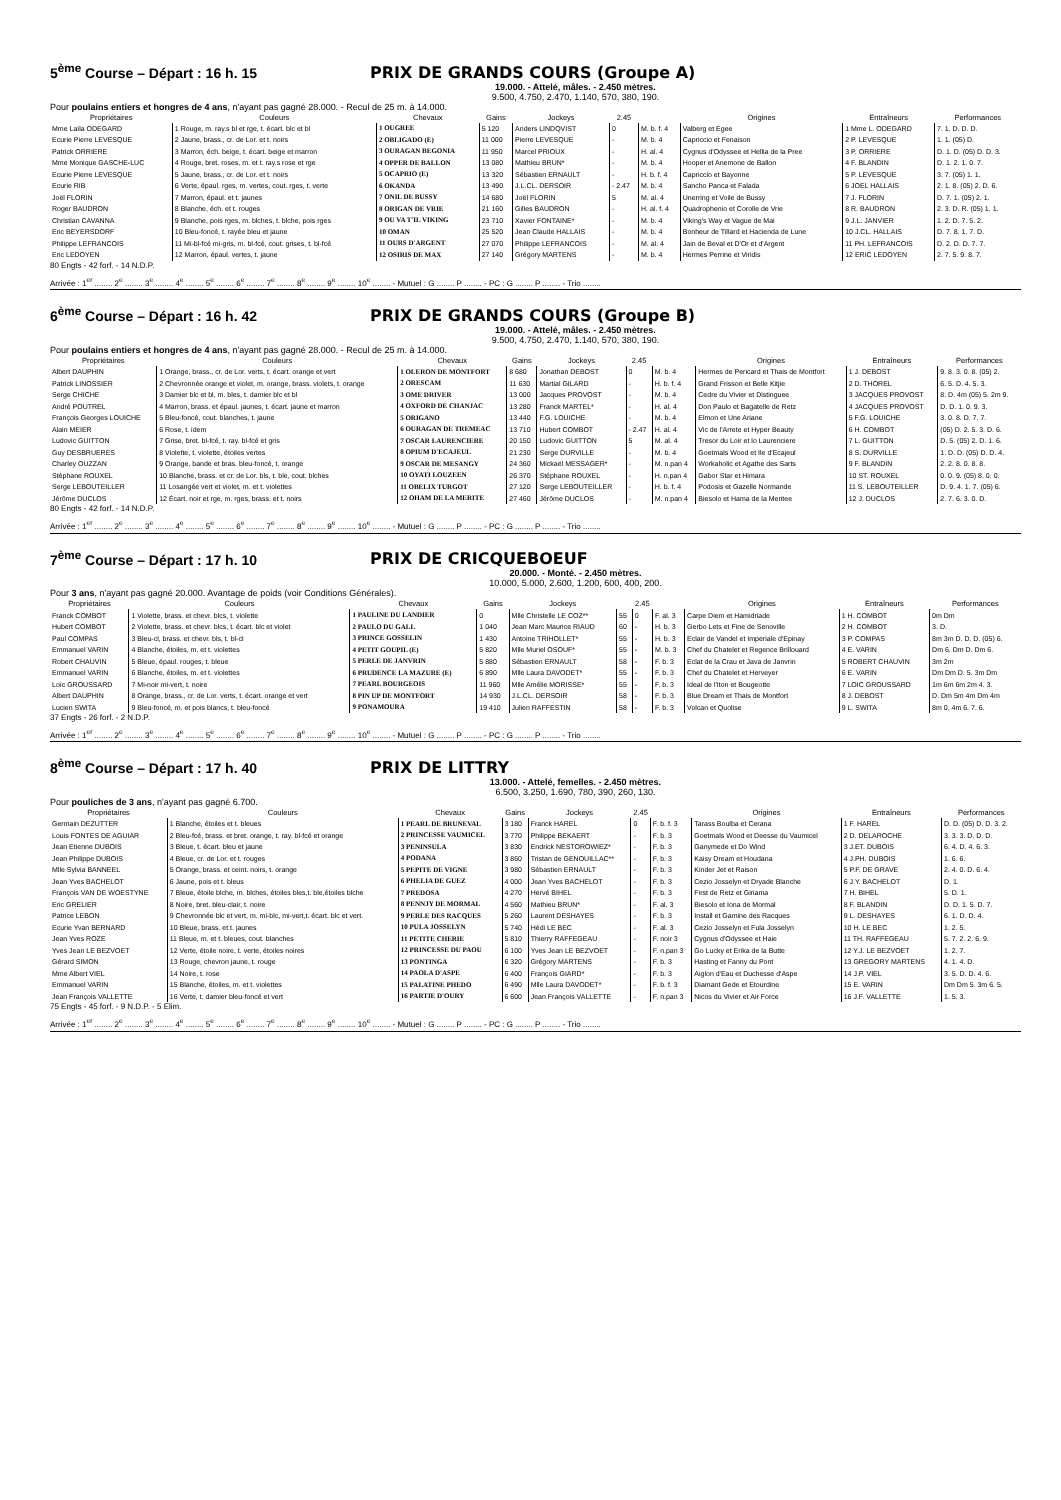5<sup>ème</sup> Course – Départ : 16 h. 15 PRIX DE GRANDS COURS (Groupe A)
19.000. - Attelé, mâles. - 2.450 mètres.
9.500, 4.750, 2.470, 1.140, 570, 380, 190.
Pour poulains entiers et hongres de 4 ans, n'ayant pas gagné 28.000. - Recul de 25 m. à 14.000.
| Propriétaires | Couleurs | Chevaux | Gains | Jockeys | 2.45 | | Origines | Entraîneurs | Performances |
| --- | --- | --- | --- | --- | --- | --- | --- | --- | --- |
| Mme Laïla ODEGARD | 1 Rouge, m. ray.s bl et rge, t. écart. blc et bl | 1 OUGREE | 5 120 | Anders LINDQVIST | 0 | M. b. f. 4 | Valberg et Egee | 1 Mme L. ODEGARD | 7. 1. D. D. D. |
| Ecurie Pierre LEVESQUE | 2 Jaune, brass., cr. de Lor. et t. noirs | 2 OBLIGADO (E) | 11 000 | Pierre LEVESQUE | - | M. b. 4 | Capriccio et Fenaison | 2 P. LEVESQUE | 1. 1. (05) D. |
| Patrick ORRIERE | 3 Marron, éch. beige, t. écart. beige et marron | 3 OURAGAN BEGONIA | 11 950 | Marcel PRIOUX | - | H. al. 4 | Cygnus d'Odyssee et Hellia de la Pree | 3 P. ORRIERE | D. 1. D. (05) D. D. 3. |
| Mme Monique GASCHE-LUC | 4 Rouge, bret. roses, m. et t. ray.s rose et rge | 4 OPPER DE BALLON | 13 080 | Mathieu BRUN* | - | M. b. 4 | Hooper et Anemone de Ballon | 4 F. BLANDIN | D. 1. 2. 1. 0. 7. |
| Ecurie Pierre LEVESQUE | 5 Jaune, brass., cr. de Lor. et t. noirs | 5 OCAPRIO (E) | 13 320 | Sébastien ERNAULT | - | H. b. f. 4 | Capriccio et Bayonne | 5 P. LEVESQUE | 3. 7. (05) 1. 1. |
| Ecurie RIB | 6 Verte, épaul. rges, m. vertes, cout. rges, t. verte | 6 OKANDA | 13 490 | J.L.CL. DERSOIR | - 2.47 | M. b. 4 | Sancho Panca et Falada | 6 JOEL HALLAIS | 2. 1. 8. (05) 2. D. 6. |
| Joël FLORIN | 7 Marron, épaul. et t. jaunes | 7 ONIL DE BUSSY | 14 680 | Joël FLORIN | 5 | M. al. 4 | Unerring et Voile de Bussy | 7 J. FLORIN | D. 7. 1. (05) 2. 1. |
| Roger BAUDRON | 8 Blanche, éch. et t. rouges | 8 ORIGAN DE VRIE | 21 160 | Gilles BAUDRON | - | H. al. f. 4 | Quadrophenio et Corolle de Vrie | 8 R. BAUDRON | 2. 3. D. R. (05) 1. 1. |
| Christian CAVANNA | 9 Blanche, pois rges, m. blches, t. blche, pois rges | 9 OU VA T'IL VIKING | 23 710 | Xavier FONTAINE* | - | M. b. 4 | Viking's Way et Vague de Mai | 9 J.L. JANVIER | 1. 2. D. 7. 5. 2. |
| Eric BEYERSDORF | 10 Bleu-foncé, t. rayée bleu et jaune | 10 OMAN | 25 520 | Jean Claude HALLAIS | - | M. b. 4 | Bonheur de Tillard et Hacienda de Lune | 10 J.CL. HALLAIS | D. 7. 8. 1. 7. D. |
| Philippe LEFRANCOIS | 11 Mi-bl-fcé mi-gris, m. bl-fcé, cout. grises, t. bl-fcé | 11 OURS D'ARGENT | 27 070 | Philippe LEFRANCOIS | - | M. al. 4 | Jain de Beval et D'Or et d'Argent | 11 PH. LEFRANCOIS | D. 2. D. D. 7. 7. |
| Eric LEDOYEN | 12 Marron, épaul. vertes, t. jaune | 12 OSIRIS DE MAX | 27 140 | Grégory MARTENS | - | M. b. 4 | Hermes Perrine et Viridis | 12 ERIC LEDOYEN | 2. 7. 5. 9. 8. 7. |
80 Engts - 42 forf. - 14 N.D.P.
Arrivée : 1<sup>er</sup> ........ 2<sup>e</sup> ........ 3<sup>e</sup> ........ 4<sup>e</sup> ........ 5<sup>e</sup> ........ 6<sup>e</sup> ........ 7<sup>e</sup> ........ 8<sup>e</sup> ........ 9<sup>e</sup> ........ 10<sup>e</sup> ........ - Mutuel : G ........ P ........ - PC : G ........ P ........ - Trio ........
6<sup>ème</sup> Course – Départ : 16 h. 42 PRIX DE GRANDS COURS (Groupe B)
19.000. - Attelé, mâles. - 2.450 mètres.
9.500, 4.750, 2.470, 1.140, 570, 380, 190.
Pour poulains entiers et hongres de 4 ans, n'ayant pas gagné 28.000. - Recul de 25 m. à 14.000.
| Propriétaires | Couleurs | Chevaux | Gains | Jockeys | 2.45 | | Origines | Entraîneurs | Performances |
| --- | --- | --- | --- | --- | --- | --- | --- | --- | --- |
| Albert DAUPHIN | 1 Orange, brass., cr. de Lor. verts, t. écart. orange et vert | 1 OLERON DE MONTFORT | 8 680 | Jonathan DEBOST | 0 | M. b. 4 | Hermes de Pericard et Thais de Montfort | 1 J. DEBOST | 9. 8. 3. 0. 8. (05) 2. |
| Patrick LINOSSIER | 2 Chevronnée orange et violet, m. orange, brass. violets, t. orange | 2 ORESCAM | 11 630 | Martial GILARD | - | H. b. f. 4 | Grand Frisson et Belle Kitjie | 2 D. THOREL | 6. 5. D. 4. 5. 3. |
| Serge CHICHE | 3 Damier blc et bl, m. bles, t. damier blc et bl | 3 OME DRIVER | 13 000 | Jacques PROVOST | - | M. b. 4 | Cedre du Vivier et Distinguee | 3 JACQUES PROVOST | 8. D. 4m (05) 5. 2m 9. |
| André POUTREL | 4 Marron, brass. et épaul. jaunes, t. écart. jaune et marron | 4 OXFORD DE CHANJAC | 13 280 | Franck MARTEL* | - | H. al. 4 | Don Paulo et Bagatelle de Retz | 4 JACQUES PROVOST | D. D. 1. 0. 9. 3. |
| François Georges LOUICHE | 5 Bleu-foncé, cout. blanches, t. jaune | 5 ORIGANO | 13 440 | F.G. LOUICHE | - | M. b. 4 | Elmon et Une Ariane | 5 F.G. LOUICHE | 3. 0. 8. D. 7. 7. |
| Alain MEIER | 6 Rose, t. idem | 6 OURAGAN DE TREMEAC | 13 710 | Hubert COMBOT | - 2.47 | H. al. 4 | Vic de l'Arrete et Hyper Beauty | 6 H. COMBOT | (05) D. 2. 5. 3. D. 6. |
| Ludovic GUITTON | 7 Grise, bret. bl-fcé, t. ray. bl-fcé et gris | 7 OSCAR LAURENCIERE | 20 150 | Ludovic GUITTON | 5 | M. al. 4 | Tresor du Loir et lo Laurenciere | 7 L. GUITTON | D. 5. (05) 2. D. 1. 6. |
| Guy DESBRUERES | 8 Violette, t. violette, étoiles vertes | 8 OPIUM D'ECAJEUL | 21 230 | Serge DURVILLE | - | M. b. 4 | Goetmals Wood et Ile d'Ecajeul | 8 S. DURVILLE | 1. D. D. (05) D. D. 4. |
| Charley OUZZAN | 9 Orange, bande et bras. bleu-foncé, t. orange | 9 OSCAR DE MESANGY | 24 360 | Mickaël MESSAGER* | - | M. n.pan 4 | Workaholic et Agathe des Sarts | 9 F. BLANDIN | 2. 2. 8. 0. 8. 8. |
| Stéphane ROUXEL | 10 Blanche, brass. et cr. de Lor. bls, t. ble, cout. blches | 10 OYATI LOUZEEN | 26 370 | Stéphane ROUXEL | - | H. n.pan 4 | Gabor Star et Himara | 10 ST. ROUXEL | 0. 0. 9. (05) 8. 0. 0. |
| Serge LEBOUTEILLER | 11 Losangée vert et violet, m. et t. violettes | 11 OBELIX TURGOT | 27 120 | Serge LEBOUTEILLER | - | H. b. f. 4 | Podosis et Gazelle Normande | 11 S. LEBOUTEILLER | D. 9. 4. 1. 7. (05) 6. |
| Jérôme DUCLOS | 12 Écart. noir et rge, m. rges, brass. et t. noirs | 12 OHAM DE LA MERITE | 27 460 | Jérôme DUCLOS | - | M. n.pan 4 | Biesolo et Hama de la Meritee | 12 J. DUCLOS | 2. 7. 6. 3. 0. D. |
80 Engts - 42 forf. - 14 N.D.P.
Arrivée : 1<sup>er</sup> ........ 2<sup>e</sup> ........ 3<sup>e</sup> ........ 4<sup>e</sup> ........ 5<sup>e</sup> ........ 6<sup>e</sup> ........ 7<sup>e</sup> ........ 8<sup>e</sup> ........ 9<sup>e</sup> ........ 10<sup>e</sup> ........ - Mutuel : G ........ P ........ - PC : G ........ P ........ - Trio ........
7<sup>ème</sup> Course – Départ : 17 h. 10 PRIX DE CRICQUEBOEUF
20.000. - Monté. - 2.450 mètres.
10.000, 5.000, 2.600, 1.200, 600, 400, 200.
Pour 3 ans, n'ayant pas gagné 20.000. Avantage de poids (voir Conditions Générales).
| Propriétaires | Couleurs | Chevaux | Gains | Jockeys | | 2.45 | | Origines | Entraîneurs | Performances |
| --- | --- | --- | --- | --- | --- | --- | --- | --- | --- | --- |
| Franck COMBOT | 1 Violette, brass. et chevr. blcs, t. violette | 1 PAULINE DU LANDIER | 0 | Mlle Christelle LE COZ** | 55 | 0 | F. al. 3 | Carpe Diem et Hamidriade | 1 H. COMBOT | 0m Dm |
| Hubert COMBOT | 2 Violette, brass. et chevr. blcs, t. écart. blc et violet | 2 PAULO DU GALL | 1 040 | Jean Marc Maurice RIAUD | 60 | - | H. b. 3 | Gerbo Lets et Fine de Senoville | 2 H. COMBOT | 3. D. |
| Paul COMPAS | 3 Bleu-cl, brass. et chevr. bls, t. bl-cl | 3 PRINCE GOSSELIN | 1 430 | Antoine TRIHOLLET* | 55 | - | H. b. 3 | Eclair de Vandel et Imperiale d'Epinay | 3 P. COMPAS | 8m 3m D. D. D. (05) 6. |
| Emmanuel VARIN | 4 Blanche, étoiles, m. et t. violettes | 4 PETIT GOUPIL (E) | 5 820 | Mlle Muriel OSOUF* | 55 | - | M. b. 3 | Chef du Chatelet et Regence Brillouard | 4 E. VARIN | Dm 6. Dm D. Dm 6. |
| Robert CHAUVIN | 5 Bleue, épaul. rouges, t. bleue | 5 PERLE DE JANVRIN | 5 880 | Sébastien ERNAULT | 58 | - | F. b. 3 | Eclat de la Crau et Java de Janvrin | 5 ROBERT CHAUVIN | 3m 2m |
| Emmanuel VARIN | 6 Blanche, étoiles, m. et t. violettes | 6 PRUDENCE LA MAZURE (E) | 6 890 | Mlle Laura DAVODET* | 55 | - | F. b. 3 | Chef du Chatelet et Herveyer | 6 E. VARIN | Dm Dm D. 5. 3m Dm |
| Loïc GROUSSARD | 7 Mi-noir mi-vert, t. noire | 7 PEARL BOURGEOIS | 11 960 | Mlle Amélie MORISSE* | 55 | - | F. b. 3 | Ideal de l'Iton et Bougeotte | 7 LOIC GROUSSARD | 1m 6m 6m 2m 4. 3. |
| Albert DAUPHIN | 8 Orange, brass., cr. de Lor. verts, t. écart. orange et vert | 8 PIN UP DE MONTFORT | 14 930 | J.L.CL. DERSOIR | 58 | - | F. b. 3 | Blue Dream et Thais de Montfort | 8 J. DEBOST | D. Dm 5m 4m Dm 4m |
| Lucien SWITA | 9 Bleu-foncé, m. et pois blancs, t. bleu-foncé | 9 PONAMOURA | 19 410 | Julien RAFFESTIN | 58 | - | F. b. 3 | Volcan et Quolise | 9 L. SWITA | 8m 0. 4m 6. 7. 6. |
37 Engts - 26 forf. - 2 N.D.P.
Arrivée : 1<sup>er</sup> ........ 2<sup>e</sup> ........ 3<sup>e</sup> ........ 4<sup>e</sup> ........ 5<sup>e</sup> ........ 6<sup>e</sup> ........ 7<sup>e</sup> ........ 8<sup>e</sup> ........ 9<sup>e</sup> ........ 10<sup>e</sup> ........ - Mutuel : G ........ P ........ - PC : G ........ P ........ - Trio ........
8<sup>ème</sup> Course – Départ : 17 h. 40 PRIX DE LITTRY
13.000. - Attelé, femelles. - 2.450 mètres.
6.500, 3.250, 1.690, 780, 390, 260, 130.
Pour pouliches de 3 ans, n'ayant pas gagné 6.700.
| Propriétaires | Couleurs | Chevaux | Gains | Jockeys | 2.45 | | Origines | Entraîneurs | Performances |
| --- | --- | --- | --- | --- | --- | --- | --- | --- | --- |
| Germain DEZUTTER | 1 Blanche, étoiles et t. bleues | 1 PEARL DE BRUNEVAL | 3 180 | Franck HAREL | 0 | F. b. f. 3 | Tarass Boulba et Cerana | 1 F. HAREL | D. D. (05) D. D. 3. 2. |
| Louis FONTES DE AGUIAR | 2 Bleu-fcé, brass. et bret. orange, t. ray. bl-fcé et orange | 2 PRINCESSE VAUMICEL | 3 770 | Philippe BEKAERT | - | F. b. 3 | Goetmals Wood et Deesse du Vaumicel | 2 D. DELAROCHE | 3. 3. 3. D. D. D. |
| Jean Etienne DUBOIS | 3 Bleue, t. écart. bleu et jaune | 3 PENINSULA | 3 830 | Endrick NESTOROWIEZ* | - | F. b. 3 | Ganymede et Do Wind | 3 J.ET. DUBOIS | 6. 4. D. 4. 6. 3. |
| Jean Philippe DUBOIS | 4 Bleue, cr. de Lor. et t. rouges | 4 PODANA | 3 860 | Tristan de GENOUILLAC** | - | F. b. 3 | Kaisy Dream et Houdana | 4 J.PH. DUBOIS | 1. 6. 6. |
| Mlle Sylvia BANNEEL | 5 Orange, brass. et ceint. noirs, t. orange | 5 PEPITE DE VIGNE | 3 980 | Sébastien ERNAULT | - | F. b. 3 | Kinder Jet et Raison | 5 P.F. DE GRAVE | 2. 4. 0. D. 6. 4. |
| Jean Yves BACHELOT | 6 Jaune, pois et t. bleus | 6 PHELIA DE GUEZ | 4 000 | Jean Yves BACHELOT | - | F. b. 3 | Cezio Josselyn et Dryade Blanche | 6 J.Y. BACHELOT | D. 1. |
| François VAN DE WOESTYNE | 7 Bleue, étoile blche, m. blches, étoiles bles,t. ble,étoiles blche | 7 PREDOSA | 4 270 | Hervé BIHEL | - | F. b. 3 | First de Retz et Giriama | 7 H. BIHEL | 5. D. 1. |
| Eric GRELIER | 8 Noire, bret. bleu-clair, t. noire | 8 PENNJY DE MORMAL | 4 560 | Mathieu BRUN* | - | F. al. 3 | Biesolo et Iona de Mormal | 8 F. BLANDIN | D. D. 1. 5. D. 7. |
| Patrice LEBON | 9 Chevronnée blc et vert, m. mi-blc, mi-vert,t. écart. blc et vert. | 9 PERLE DES RACQUES | 5 260 | Laurent DESHAYES | - | F. b. 3 | Install et Gamine des Racques | 9 L. DESHAYES | 6. 1. D. D. 4. |
| Ecurie Yvan BERNARD | 10 Bleue, brass. et t. jaunes | 10 PULA JOSSELYN | 5 740 | Hédi LE BEC | - | F. al. 3 | Cezio Josselyn et Fula Josselyn | 10 H. LE BEC | 1. 2. 5. |
| Jean Yves ROZE | 11 Bleue, m. et t. bleues, cout. blanches | 11 PETITE CHERIE | 5 810 | Thierry RAFFEGEAU | - | F. noir 3 | Cygnus d'Odyssee et Haie | 11 TH. RAFFEGEAU | 5. 7. 2. 2. 6. 9. |
| Yves Jean LE BEZVOET | 12 Verte, étoile noire, t. verte, étoiles noires | 12 PRINCESSE DU PAOU | 6 100 | Yves Jean LE BEZVOET | - | F. n.pan 3 | Go Lucky et Erika de la Butte | 12 Y.J. LE BEZVOET | 1. 2. 7. |
| Gérard SIMON | 13 Rouge, chevron jaune, t. rouge | 13 PONTINGA | 6 320 | Grégory MARTENS | - | F. b. 3 | Hasting et Fanny du Pont | 13 GREGORY MARTENS | 4. 1. 4. D. |
| Mme Albert VIEL | 14 Noire, t. rose | 14 PAOLA D'ASPE | 6 400 | François GIARD* | - | F. b. 3 | Aiglon d'Eau et Duchesse d'Aspe | 14 J.P. VIEL | 3. 5. D. D. 4. 6. |
| Emmanuel VARIN | 15 Blanche, étoiles, m. et t. violettes | 15 PALATINE PHEDO | 6 490 | Mlle Laura DAVODET* | - | F. b. f. 3 | Diamant Gede et Etourdine | 15 E. VARIN | Dm Dm 5. 3m 6. 5. |
| Jean François VALLETTE | 16 Verte, t. damier bleu-foncé et vert | 16 PARTIE D'OURY | 6 600 | Jean François VALLETTE | - | F. n.pan 3 | Nicos du Vivier et Air Force | 16 J.F. VALLETTE | 1. 5. 3. |
75 Engts - 45 forf. - 9 N.D.P. - 5 Elim.
Arrivée : 1<sup>er</sup> ........ 2<sup>e</sup> ........ 3<sup>e</sup> ........ 4<sup>e</sup> ........ 5<sup>e</sup> ........ 6<sup>e</sup> ........ 7<sup>e</sup> ........ 8<sup>e</sup> ........ 9<sup>e</sup> ........ 10<sup>e</sup> ........ - Mutuel : G ........ P ........ - PC : G ........ P ........ - Trio ........